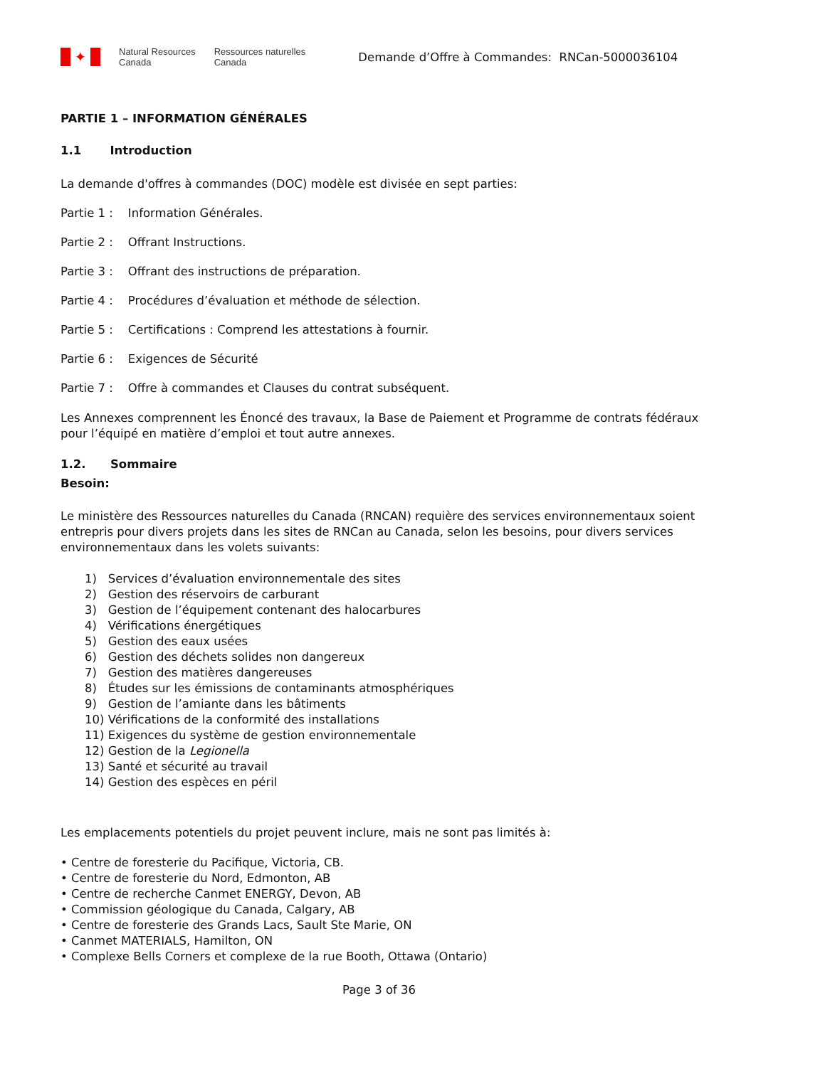✦
Natural Resources
Canada
Ressources naturelles
Canada
Demande d’Offre à Commandes: RNCan-5000036104
PARTIE 1 – INFORMATION GÉNÉRALES
1.1 Introduction
La demande d'offres à commandes (DOC) modèle est divisée en sept parties:
Partie 1 : Information Générales.
Partie 2 : Offrant Instructions.
Partie 3 : Offrant des instructions de préparation.
Partie 4 : Procédures d’évaluation et méthode de sélection.
Partie 5 : Certifications : Comprend les attestations à fournir.
Partie 6 : Exigences de Sécurité
Partie 7 : Offre à commandes et Clauses du contrat subséquent.
Les Annexes comprennent les Énoncé des travaux, la Base de Paiement et Programme de contrats fédéraux pour l’équipé en matière d’emploi et tout autre annexes.
1.2. Sommaire
Besoin:
Le ministère des Ressources naturelles du Canada (RNCAN) requière des services environnementaux soient entrepris pour divers projets dans les sites de RNCan au Canada, selon les besoins, pour divers services environnementaux dans les volets suivants:
1) Services d’évaluation environnementale des sites
2) Gestion des réservoirs de carburant
3) Gestion de l’équipement contenant des halocarbures
4) Vérifications énergétiques
5) Gestion des eaux usées
6) Gestion des déchets solides non dangereux
7) Gestion des matières dangereuses
8) Études sur les émissions de contaminants atmosphériques
9) Gestion de l’amiante dans les bâtiments
10) Vérifications de la conformité des installations
11) Exigences du système de gestion environnementale
12) Gestion de la Legionella
13) Santé et sécurité au travail
14) Gestion des espèces en péril
Les emplacements potentiels du projet peuvent inclure, mais ne sont pas limités à:
• Centre de foresterie du Pacifique, Victoria, CB.
• Centre de foresterie du Nord, Edmonton, AB
• Centre de recherche Canmet ENERGY, Devon, AB
• Commission géologique du Canada, Calgary, AB
• Centre de foresterie des Grands Lacs, Sault Ste Marie, ON
• Canmet MATERIALS, Hamilton, ON
• Complexe Bells Corners et complexe de la rue Booth, Ottawa (Ontario)
Page 3 of 36